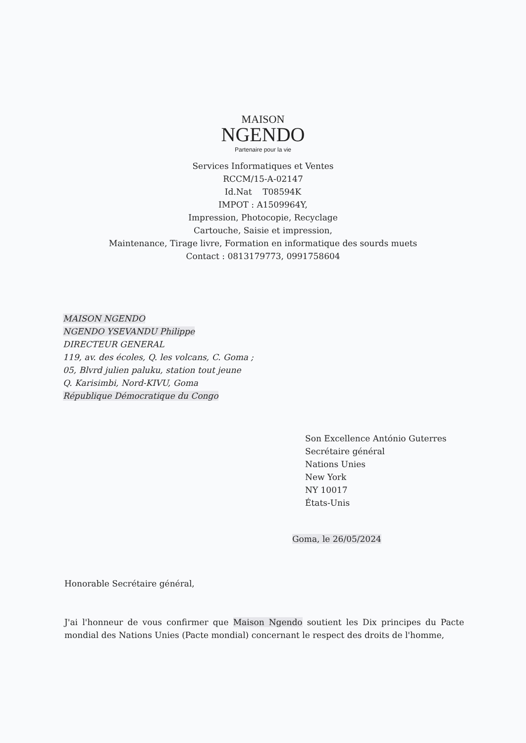MAISON
NGENDO
Partenaire pour la vie
Services Informatiques et Ventes
RCCM/15-A-02147
Id.Nat T08594K
IMPOT : A1509964Y,
Impression, Photocopie, Recyclage
Cartouche, Saisie et impression,
Maintenance, Tirage livre, Formation en informatique des sourds muets
Contact : 0813179773, 0991758604
MAISON NGENDO
NGENDO YSEVANDU Philippe
DIRECTEUR GENERAL
119, av. des écoles, Q. les volcans, C. Goma ;
05, Blvrd julien paluku, station tout jeune
Q. Karisimbi, Nord-KIVU, Goma
République Démocratique du Congo
Son Excellence António Guterres
Secrétaire général
Nations Unies
New York
NY 10017
États-Unis
Goma, le 26/05/2024
Honorable Secrétaire général,
J'ai l'honneur de vous confirmer que Maison Ngendo soutient les Dix principes du Pacte mondial des Nations Unies (Pacte mondial) concernant le respect des droits de l'homme,